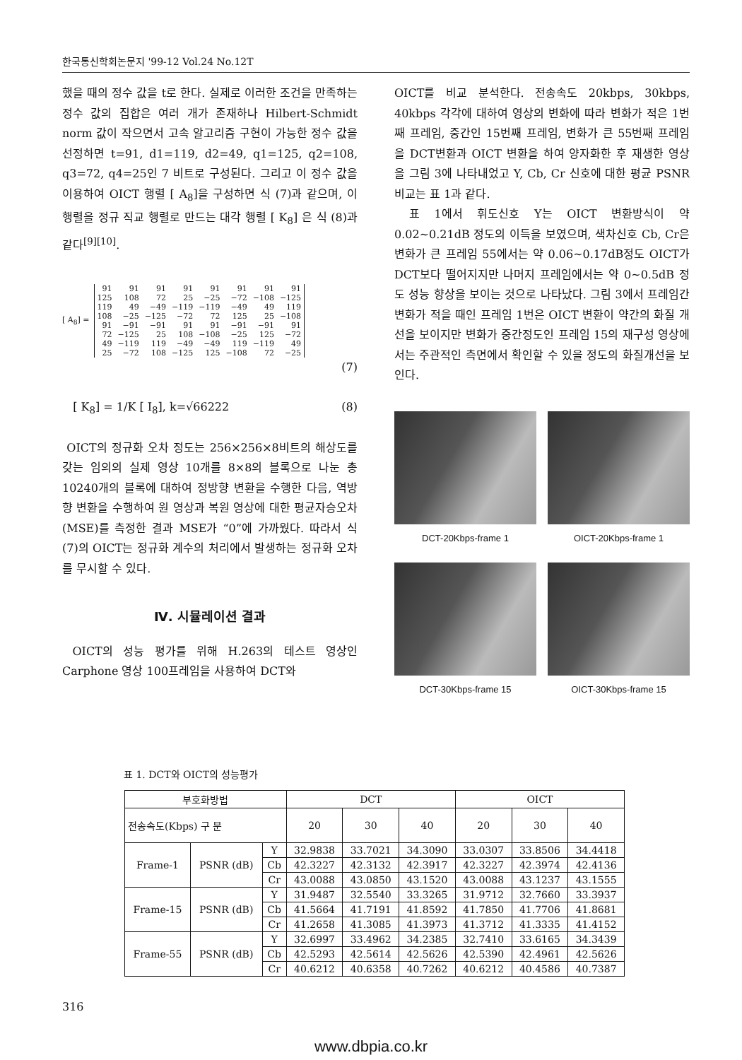한국통신학회논문지 '99-12 Vol.24 No.12T
했을 때의 정수 값을 t로 한다. 실제로 이러한 조건을 만족하는 정수 값의 집합은 여러 개가 존재하나 Hilbert-Schmidt norm 값이 작으면서 고속 알고리즘 구현이 가능한 정수 값을 선정하면 t=91, d1=119, d2=49, q1=125, q2=108, q3=72, q4=25인 7 비트로 구성된다. 그리고 이 정수 값을 이용하여 OICT 행렬 [ A<sub>8</sub>]을 구성하면 식 (7)과 같으며, 이 행렬을 정규 직교 행렬로 만드는 대각 행렬 [ K<sub>8</sub>] 은 식 (8)과 같다<sup>[9][10]</sup>.
[ A<sub>8</sub>] =
| 91 | 91 | 91 | 91 | 91 | 91 | 91 | 91 |
| 125 | 108 | 72 | 25 | −25 | −72 | −108 | −125 |
| 119 | 49 | −49 | −119 | −119 | −49 | 49 | 119 |
| 108 | −25 | −125 | −72 | 72 | 125 | 25 | −108 |
| 91 | −91 | −91 | 91 | 91 | −91 | −91 | 91 |
| 72 | −125 | 25 | 108 | −108 | −25 | 125 | −72 |
| 49 | −119 | 119 | −49 | −49 | 119 | −119 | 49 |
| 25 | −72 | 108 | −125 | 125 | −108 | 72 | −25 |
(7)
[ K<sub>8</sub>] = 1/K [ I<sub>8</sub>], k=√66222 (8)
OICT의 정규화 오차 정도는 256×256×8비트의 해상도를 갖는 임의의 실제 영상 10개를 8×8의 블록으로 나눈 총 10240개의 블록에 대하여 정방향 변환을 수행한 다음, 역방향 변환을 수행하여 원 영상과 복원 영상에 대한 평균자승오차(MSE)를 측정한 결과 MSE가 “0”에 가까웠다. 따라서 식 (7)의 OICT는 정규화 계수의 처리에서 발생하는 정규화 오차를 무시할 수 있다.
Ⅳ. 시뮬레이션 결과
OICT의 성능 평가를 위해 H.263의 테스트 영상인 Carphone 영상 100프레임을 사용하여 DCT와
OICT를 비교 분석한다. 전송속도 20kbps, 30kbps, 40kbps 각각에 대하여 영상의 변화에 따라 변화가 적은 1번째 프레임, 중간인 15번째 프레임, 변화가 큰 55번째 프레임을 DCT변환과 OICT 변환을 하여 양자화한 후 재생한 영상을 그림 3에 나타내었고 Y, Cb, Cr 신호에 대한 평균 PSNR 비교는 표 1과 같다.
표 1에서 휘도신호 Y는 OICT 변환방식이 약 0.02~0.21dB 정도의 이득을 보였으며, 색차신호 Cb, Cr은 변화가 큰 프레임 55에서는 약 0.06~0.17dB정도 OICT가 DCT보다 떨어지지만 나머지 프레임에서는 약 0~0.5dB 정도 성능 향상을 보이는 것으로 나타났다. 그림 3에서 프레임간 변화가 적을 때인 프레임 1번은 OICT 변환이 약간의 화질 개선을 보이지만 변화가 중간정도인 프레임 15의 재구성 영상에서는 주관적인 측면에서 확인할 수 있을 정도의 화질개선을 보인다.
DCT-20Kbps-frame 1
OICT-20Kbps-frame 1
DCT-30Kbps-frame 15
OICT-30Kbps-frame 15
표 1. DCT와 OICT의 성능평가
| 부호화방법 | | | DCT | | | OICT | | |
| --- | --- | --- | --- | --- | --- | --- | --- | --- |
| 전송속도(Kbps) 구 분 | | | 20 | 30 | 40 | 20 | 30 | 40 |
| Frame-1 | PSNR (dB) | Y | 32.9838 | 33.7021 | 34.3090 | 33.0307 | 33.8506 | 34.4418 |
| | | Cb | 42.3227 | 42.3132 | 42.3917 | 42.3227 | 42.3974 | 42.4136 |
| | | Cr | 43.0088 | 43.0850 | 43.1520 | 43.0088 | 43.1237 | 43.1555 |
| Frame-15 | PSNR (dB) | Y | 31.9487 | 32.5540 | 33.3265 | 31.9712 | 32.7660 | 33.3937 |
| | | Cb | 41.5664 | 41.7191 | 41.8592 | 41.7850 | 41.7706 | 41.8681 |
| | | Cr | 41.2658 | 41.3085 | 41.3973 | 41.3712 | 41.3335 | 41.4152 |
| Frame-55 | PSNR (dB) | Y | 32.6997 | 33.4962 | 34.2385 | 32.7410 | 33.6165 | 34.3439 |
| | | Cb | 42.5293 | 42.5614 | 42.5626 | 42.5390 | 42.4961 | 42.5626 |
| | | Cr | 40.6212 | 40.6358 | 40.7262 | 40.6212 | 40.4586 | 40.7387 |
316
www.dbpia.co.kr